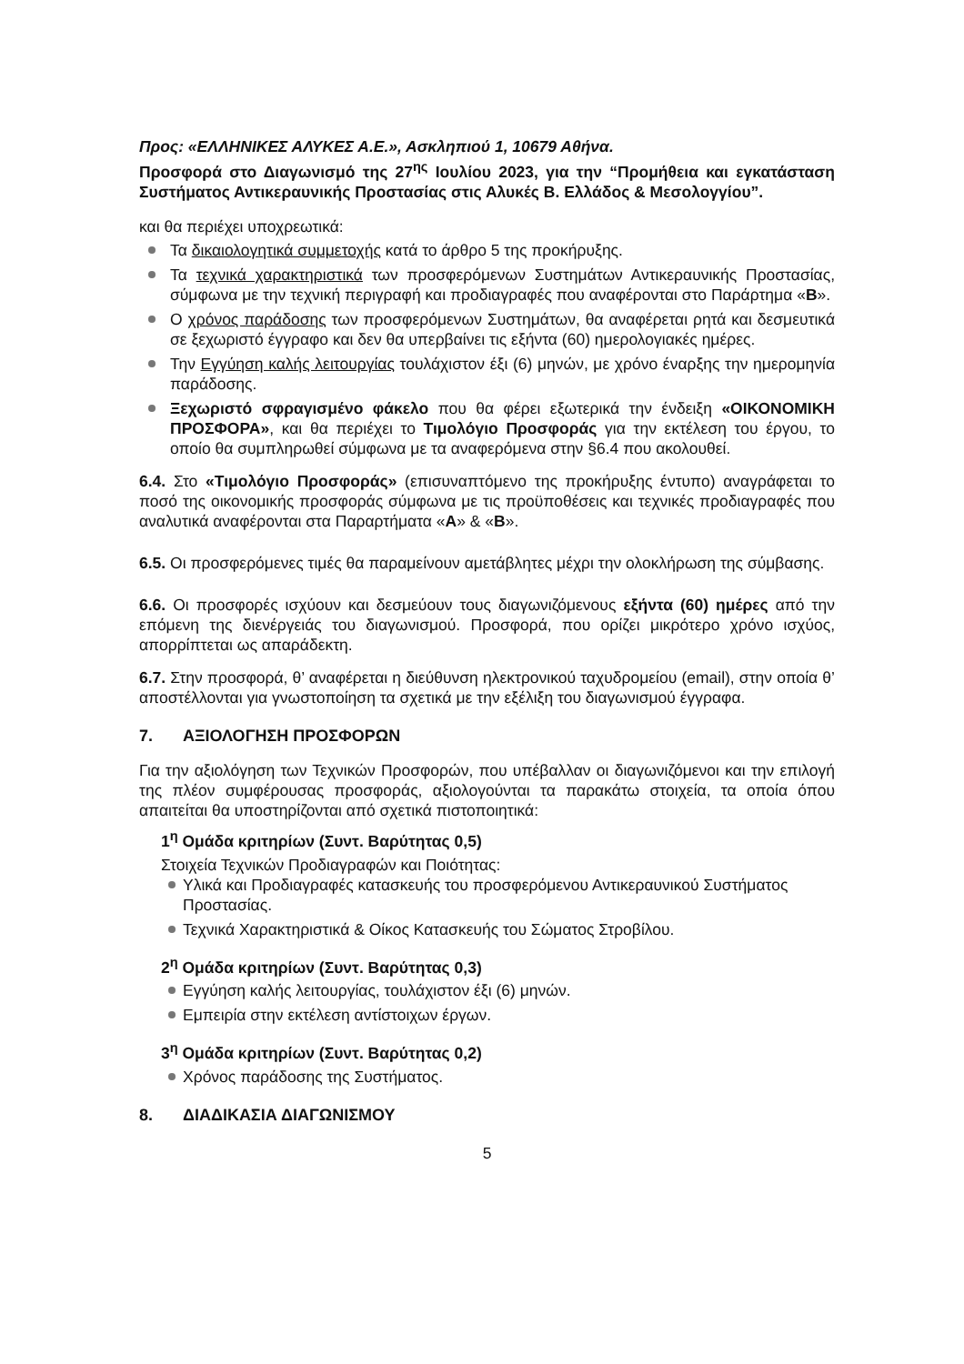Προς: «ΕΛΛΗΝΙΚΕΣ ΑΛΥΚΕΣ Α.Ε.», Ασκληπιού 1, 10679 Αθήνα.
Προσφορά στο Διαγωνισμό της 27<sup>ης</sup> Ιουλίου 2023, για την “Προμήθεια και εγκατάσταση Συστήματος Αντικεραυνικής Προστασίας στις Αλυκές Β. Ελλάδος & Μεσολογγίου”.
και θα περιέχει υποχρεωτικά:
Τα δικαιολογητικά συμμετοχής κατά το άρθρο 5 της προκήρυξης.
Τα τεχνικά χαρακτηριστικά των προσφερόμενων Συστημάτων Αντικεραυνικής Προστασίας, σύμφωνα με την τεχνική περιγραφή και προδιαγραφές που αναφέρονται στο Παράρτημα «Β».
Ο χρόνος παράδοσης των προσφερόμενων Συστημάτων, θα αναφέρεται ρητά και δεσμευτικά σε ξεχωριστό έγγραφο και δεν θα υπερβαίνει τις εξήντα (60) ημερολογιακές ημέρες.
Την Εγγύηση καλής λειτουργίας τουλάχιστον έξι (6) μηνών, με χρόνο έναρξης την ημερομηνία παράδοσης.
Ξεχωριστό σφραγισμένο φάκελο που θα φέρει εξωτερικά την ένδειξη «ΟΙΚΟΝΟΜΙΚΗ ΠΡΟΣΦΟΡΑ», και θα περιέχει το Τιμολόγιο Προσφοράς για την εκτέλεση του έργου, το οποίο θα συμπληρωθεί σύμφωνα με τα αναφερόμενα στην §6.4 που ακολουθεί.
6.4. Στο «Τιμολόγιο Προσφοράς» (επισυναπτόμενο της προκήρυξης έντυπο) αναγράφεται το ποσό της οικονομικής προσφοράς σύμφωνα με τις προϋποθέσεις και τεχνικές προδιαγραφές που αναλυτικά αναφέρονται στα Παραρτήματα «Α» & «Β».
6.5. Οι προσφερόμενες τιμές θα παραμείνουν αμετάβλητες μέχρι την ολοκλήρωση της σύμβασης.
6.6. Οι προσφορές ισχύουν και δεσμεύουν τους διαγωνιζόμενους εξήντα (60) ημέρες από την επόμενη της διενέργειάς του διαγωνισμού. Προσφορά, που ορίζει μικρότερο χρόνο ισχύος, απορρίπτεται ως απαράδεκτη.
6.7. Στην προσφορά, θ’ αναφέρεται η διεύθυνση ηλεκτρονικού ταχυδρομείου (email), στην οποία θ’ αποστέλλονται για γνωστοποίηση τα σχετικά με την εξέλιξη του διαγωνισμού έγγραφα.
7. ΑΞΙΟΛΟΓΗΣΗ ΠΡΟΣΦΟΡΩΝ
Για την αξιολόγηση των Τεχνικών Προσφορών, που υπέβαλλαν οι διαγωνιζόμενοι και την επιλογή της πλέον συμφέρουσας προσφοράς, αξιολογούνται τα παρακάτω στοιχεία, τα οποία όπου απαιτείται θα υποστηρίζονται από σχετικά πιστοποιητικά:
1<sup>η</sup> Ομάδα κριτηρίων (Συντ. Βαρύτητας 0,5)
Στοιχεία Τεχνικών Προδιαγραφών και Ποιότητας:
Υλικά και Προδιαγραφές κατασκευής του προσφερόμενου Αντικεραυνικού Συστήματος Προστασίας.
Τεχνικά Χαρακτηριστικά & Οίκος Κατασκευής του Σώματος Στροβίλου.
2<sup>η</sup> Ομάδα κριτηρίων (Συντ. Βαρύτητας 0,3)
Εγγύηση καλής λειτουργίας, τουλάχιστον έξι (6) μηνών.
Εμπειρία στην εκτέλεση αντίστοιχων έργων.
3<sup>η</sup> Ομάδα κριτηρίων (Συντ. Βαρύτητας 0,2)
Χρόνος παράδοσης της Συστήματος.
8. ΔΙΑΔΙΚΑΣΙΑ ΔΙΑΓΩΝΙΣΜΟΥ
5